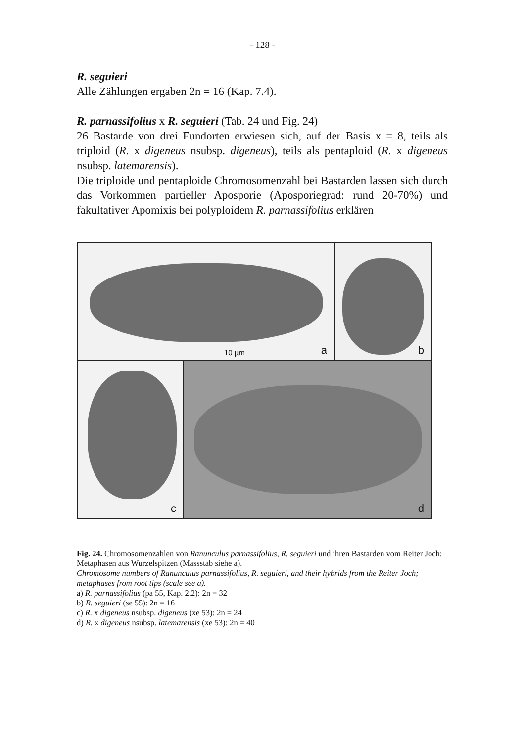- 128 -
R. seguieri
Alle Zählungen ergaben 2n = 16 (Kap. 7.4).
R. parnassifolius x R. seguieri (Tab. 24 und Fig. 24)
26 Bastarde von drei Fundorten erwiesen sich, auf der Basis x = 8, teils als triploid (R. x digeneus nsubsp. digeneus), teils als pentaploid (R. x digeneus nsubsp. latemarensis).
Die triploide und pentaploide Chromosomenzahl bei Bastarden lassen sich durch das Vorkommen partieller Aposporie (Aposporiegrad: rund 20-70%) und fakultativer Apomixis bei polyploidem R. parnassifolius erklären
10 µm a
b
c
d
Fig. 24. Chromosomenzahlen von Ranunculus parnassifolius, R. seguieri und ihren Bastarden vom Reiter Joch; Metaphasen aus Wurzelspitzen (Massstab siehe a).
Chromosome numbers of Ranunculus parnassifolius, R. seguieri, and their hybrids from the Reiter Joch; metaphases from root tips (scale see a).
a) R. parnassifolius (pa 55, Kap. 2.2): 2n = 32
b) R. seguieri (se 55): 2n = 16
c) R. x digeneus nsubsp. digeneus (xe 53): 2n = 24
d) R. x digeneus nsubsp. latemarensis (xe 53): 2n = 40